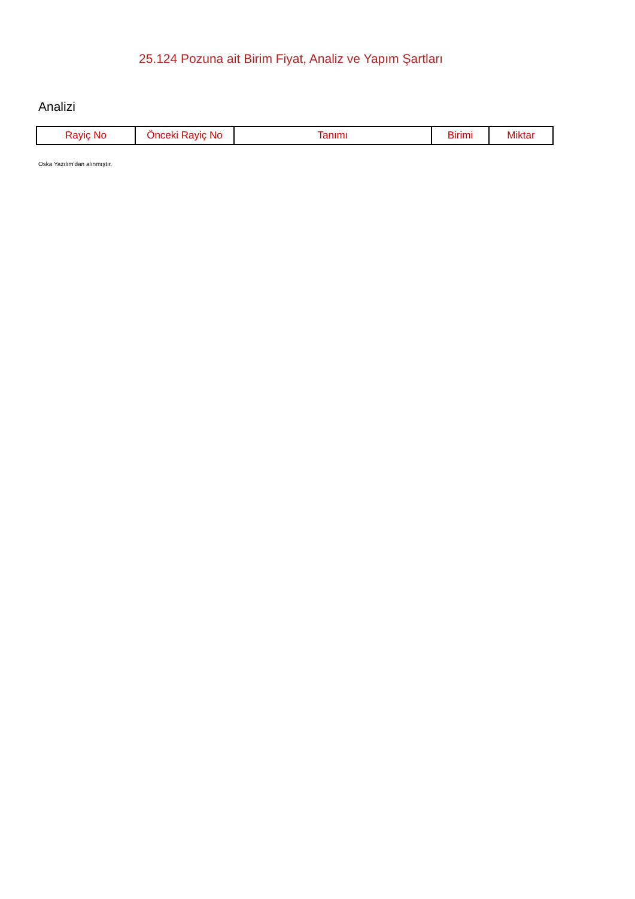25.124 Pozuna ait Birim Fiyat, Analiz ve Yapım Şartları
Analizi
| Rayiç No | Önceki Rayiç No | Tanımı | Birimi | Miktar |
| --- | --- | --- | --- | --- |
Oska Yazılım'dan alınmıştır.